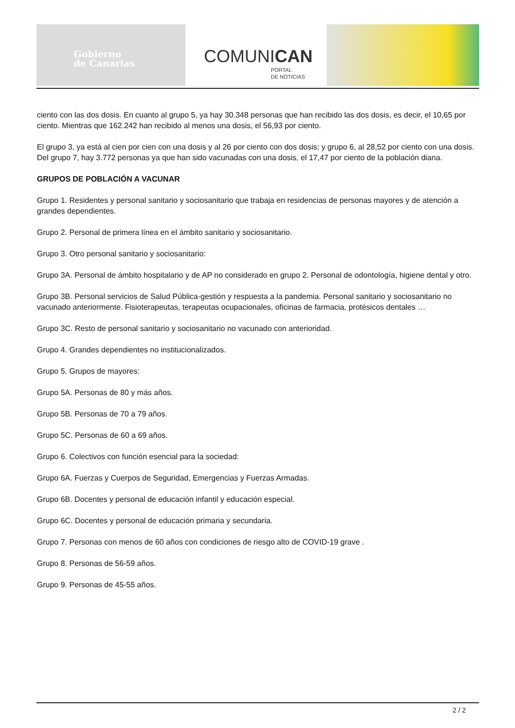Gobierno
de Canarias
COMUNICAN
PORTAL
DE NOTICIAS
ciento con las dos dosis. En cuanto al grupo 5, ya hay 30.348 personas que han recibido las dos dosis, es decir, el 10,65 por ciento. Mientras que 162.242 han recibido al menos una dosis, el 56,93 por ciento.
El grupo 3, ya está al cien por cien con una dosis y al 26 por ciento con dos dosis; y grupo 6, al 28,52 por ciento con una dosis. Del grupo 7, hay 3.772 personas ya que han sido vacunadas con una dosis, el 17,47 por ciento de la población diana.
GRUPOS DE POBLACIÓN A VACUNAR
Grupo 1. Residentes y personal sanitario y sociosanitario que trabaja en residencias de personas mayores y de atención a grandes dependientes.
Grupo 2. Personal de primera línea en el ámbito sanitario y sociosanitario.
Grupo 3. Otro personal sanitario y sociosanitario:
Grupo 3A. Personal de ámbito hospitalario y de AP no considerado en grupo 2. Personal de odontología, higiene dental y otro.
Grupo 3B. Personal servicios de Salud Pública-gestión y respuesta a la pandemia. Personal sanitario y sociosanitario no vacunado anteriormente. Fisioterapeutas, terapeutas ocupacionales, oficinas de farmacia, protésicos dentales …
Grupo 3C. Resto de personal sanitario y sociosanitario no vacunado con anterioridad.
Grupo 4. Grandes dependientes no institucionalizados.
Grupo 5. Grupos de mayores:
Grupo 5A. Personas de 80 y más años.
Grupo 5B. Personas de 70 a 79 años.
Grupo 5C. Personas de 60 a 69 años.
Grupo 6. Colectivos con función esencial para la sociedad:
Grupo 6A. Fuerzas y Cuerpos de Seguridad, Emergencias y Fuerzas Armadas.
Grupo 6B. Docentes y personal de educación infantil y educación especial.
Grupo 6C. Docentes y personal de educación primaria y secundaria.
Grupo 7. Personas con menos de 60 años con condiciones de riesgo alto de COVID-19 grave .
Grupo 8. Personas de 56-59 años.
Grupo 9. Personas de 45-55 años.
2 / 2